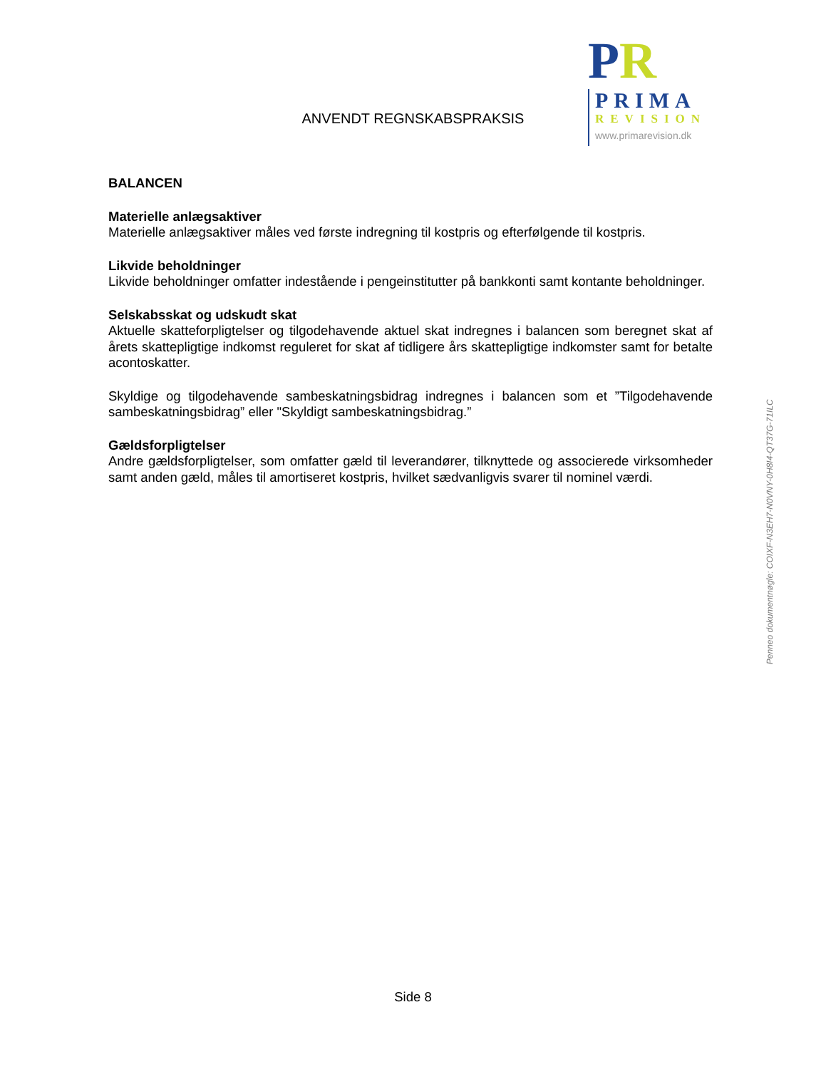PR
PRIMA
REVISION
www.primarevision.dk
ANVENDT REGNSKABSPRAKSIS
BALANCEN
Materielle anlægsaktiver
Materielle anlægsaktiver måles ved første indregning til kostpris og efterfølgende til kostpris.
Likvide beholdninger
Likvide beholdninger omfatter indestående i pengeinstitutter på bankkonti samt kontante beholdninger.
Selskabsskat og udskudt skat
Aktuelle skatteforpligtelser og tilgodehavende aktuel skat indregnes i balancen som beregnet skat af årets skattepligtige indkomst reguleret for skat af tidligere års skattepligtige indkomster samt for betalte acontoskatter.
Skyldige og tilgodehavende sambeskatningsbidrag indregnes i balancen som et ”Tilgodehavende sambeskatningsbidrag” eller "Skyldigt sambeskatningsbidrag.”
Gældsforpligtelser
Andre gældsforpligtelser, som omfatter gæld til leverandører, tilknyttede og associerede virksomheder samt anden gæld, måles til amortiseret kostpris, hvilket sædvanligvis svarer til nominel værdi.
Penneo dokumentnøgle: COIXF-N3EH7-N0VNY-0H8I4-QT37G-71ILC
Side 8